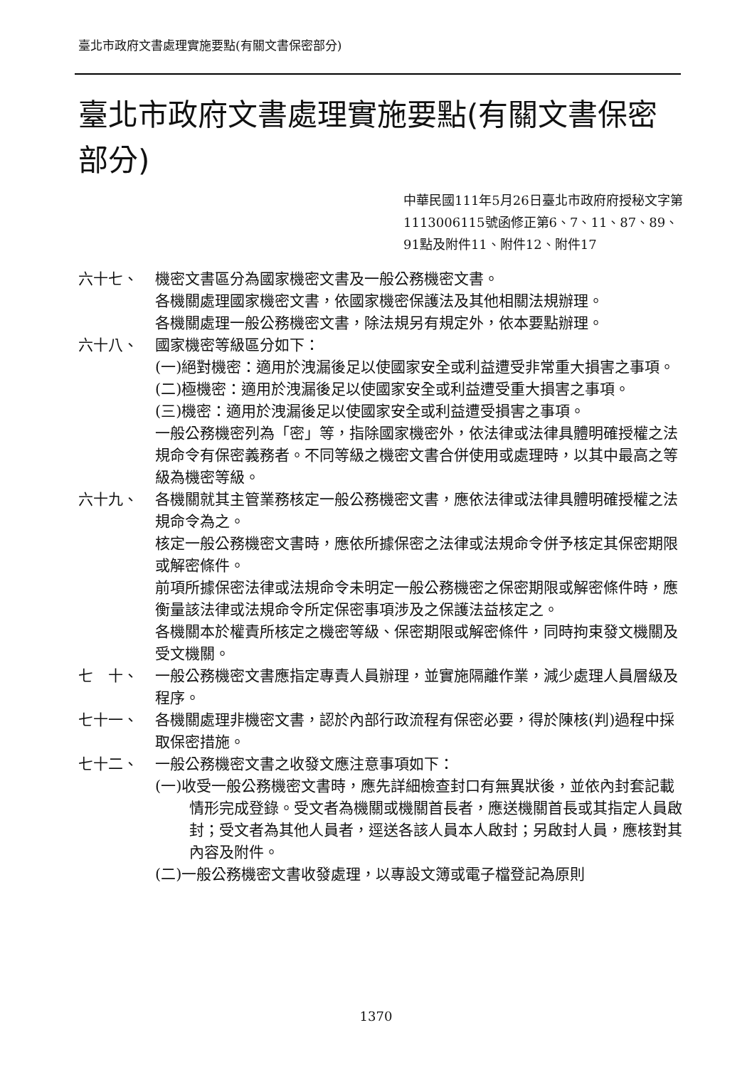臺北市政府文書處理實施要點(有關文書保密部分)
臺北市政府文書處理實施要點(有關文書保密部分)
中華民國111年5月26日臺北市政府府授秘文字第1113006115號函修正第6、7、11、87、89、91點及附件11、附件12、附件17
六十七、 機密文書區分為國家機密文書及一般公務機密文書。
各機關處理國家機密文書，依國家機密保護法及其他相關法規辦理。
各機關處理一般公務機密文書，除法規另有規定外，依本要點辦理。
六十八、 國家機密等級區分如下：
(一)絕對機密：適用於洩漏後足以使國家安全或利益遭受非常重大損害之事項。
(二)極機密：適用於洩漏後足以使國家安全或利益遭受重大損害之事項。
(三)機密：適用於洩漏後足以使國家安全或利益遭受損害之事項。
一般公務機密列為「密」等，指除國家機密外，依法律或法律具體明確授權之法規命令有保密義務者。不同等級之機密文書合併使用或處理時，以其中最高之等級為機密等級。
六十九、 各機關就其主管業務核定一般公務機密文書，應依法律或法律具體明確授權之法規命令為之。
核定一般公務機密文書時，應依所據保密之法律或法規命令併予核定其保密期限或解密條件。
前項所據保密法律或法規命令未明定一般公務機密之保密期限或解密條件時，應衡量該法律或法規命令所定保密事項涉及之保護法益核定之。
各機關本於權責所核定之機密等級、保密期限或解密條件，同時拘束發文機關及受文機關。
七　十、 一般公務機密文書應指定專責人員辦理，並實施隔離作業，減少處理人員層級及程序。
七十一、 各機關處理非機密文書，認於內部行政流程有保密必要，得於陳核(判)過程中採取保密措施。
七十二、 一般公務機密文書之收發文應注意事項如下：
(一)收受一般公務機密文書時，應先詳細檢查封口有無異狀後，並依內封套記載情形完成登錄。受文者為機關或機關首長者，應送機關首長或其指定人員啟封；受文者為其他人員者，逕送各該人員本人啟封；另啟封人員，應核對其內容及附件。
(二)一般公務機密文書收發處理，以專設文簿或電子檔登記為原則
1370